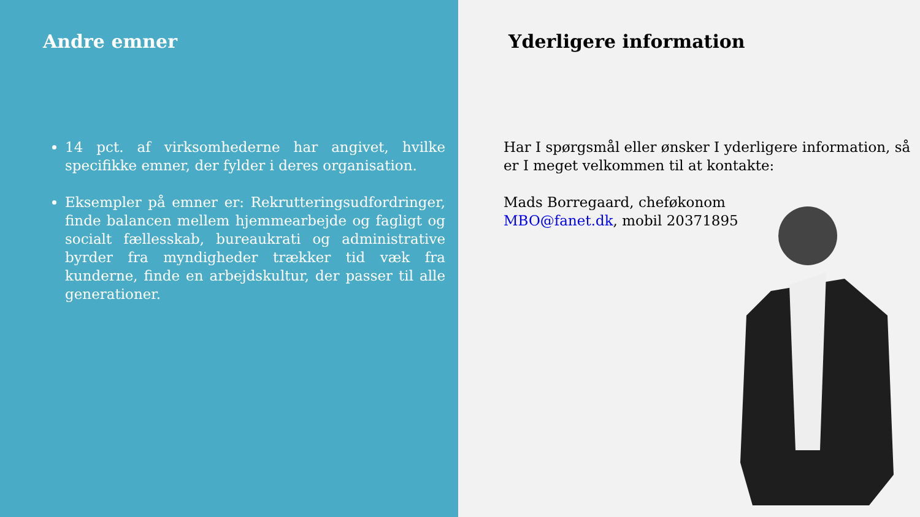Andre emner
14 pct. af virksomhederne har angivet, hvilke specifikke emner, der fylder i deres organisation.
Eksempler på emner er: Rekrutteringsudfordringer, finde balancen mellem hjemmearbejde og fagligt og socialt fællesskab, bureaukrati og administrative byrder fra myndigheder trækker tid væk fra kunderne, finde en arbejdskultur, der passer til alle generationer.
Yderligere information
Har I spørgsmål eller ønsker I yderligere information, så er I meget velkommen til at kontakte:
Mads Borregaard, cheføkonom
MBO@fanet.dk, mobil 20371895